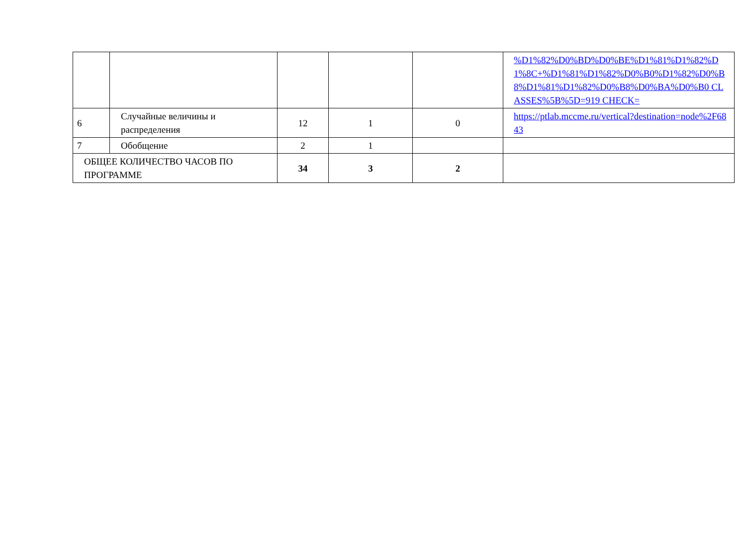| | | | | | %D1%82%D0%BD%D0%BE%D1%81%D1%82%D1%8C+%D1%81%D1%82%D0%B0%D1%82%D0%B8%D1%81%D1%82%D0%B8%D0%BA%D0%B0 CLASSES%5B%5D=919 CHECK= |
| 6 | Случайные величины и распределения | 12 | 1 | 0 | https://ptlab.mccme.ru/vertical?destination=node%2F6843 |
| 7 | Обобщение | 2 | 1 | | |
| ОБЩЕЕ КОЛИЧЕСТВО ЧАСОВ ПО ПРОГРАММЕ | | 34 | 3 | 2 | |